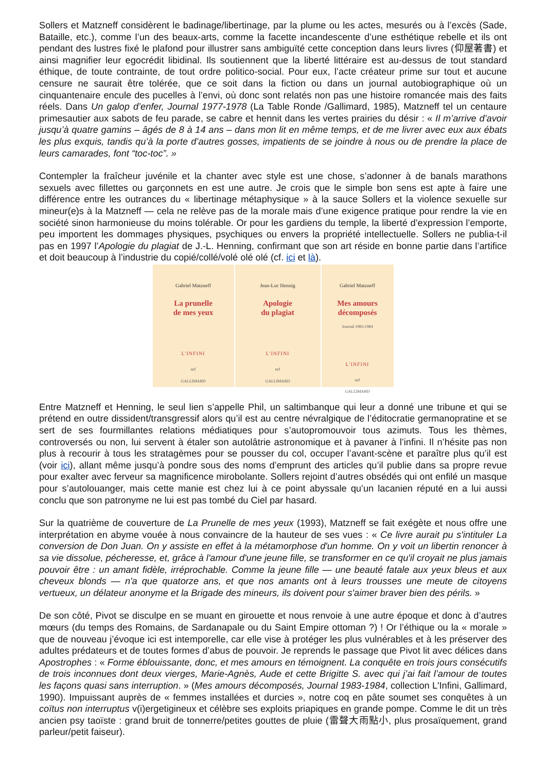Sollers et Matzneff considèrent le badinage/libertinage, par la plume ou les actes, mesurés ou à l’excès (Sade, Bataille, etc.), comme l’un des beaux-arts, comme la facette incandescente d’une esthétique rebelle et ils ont pendant des lustres fixé le plafond pour illustrer sans ambiguïté cette conception dans leurs livres (仰屋著書) et ainsi magnifier leur egocrédit libidinal. Ils soutiennent que la liberté littéraire est au-dessus de tout standard éthique, de toute contrainte, de tout ordre politico-social. Pour eux, l’acte créateur prime sur tout et aucune censure ne saurait être tolérée, que ce soit dans la fiction ou dans un journal autobiographique où un cinquantenaire encule des pucelles à l’envi, où donc sont relatés non pas une histoire romancée mais des faits réels. Dans Un galop d’enfer, Journal 1977-1978 (La Table Ronde /Gallimard, 1985), Matzneff tel un centaure primesautier aux sabots de feu parade, se cabre et hennit dans les vertes prairies du désir : « Il m’arrive d’avoir jusqu’à quatre gamins – âgés de 8 à 14 ans – dans mon lit en même temps, et de me livrer avec eux aux ébats les plus exquis, tandis qu’à la porte d’autres gosses, impatients de se joindre à nous ou de prendre la place de leurs camarades, font “toc-toc”. »
Contempler la fraîcheur juvénile et la chanter avec style est une chose, s’adonner à de banals marathons sexuels avec fillettes ou garçonnets en est une autre. Je crois que le simple bon sens est apte à faire une différence entre les outrances du « libertinage métaphysique » à la sauce Sollers et la violence sexuelle sur mineur(e)s à la Matzneff — cela ne relève pas de la morale mais d’une exigence pratique pour rendre la vie en société sinon harmonieuse du moins tolérable. Or pour les gardiens du temple, la liberté d’expression l’emporte, peu importent les dommages physiques, psychiques ou envers la propriété intellectuelle. Sollers ne publia-t-il pas en 1997 l’Apologie du plagiat de J.-L. Henning, confirmant que son art réside en bonne partie dans l’artifice et doit beaucoup à l’industrie du copié/collé/volé olé olé (cf. ici et là).
Gabriel Matzneff
La prunelle
de mes yeux
L'INFINI
nrf
GALLIMARD
Jean-Luc Hennig
Apologie
du plagiat
L'INFINI
nrf
GALLIMARD
Gabriel Matzneff
Mes amours
décomposés
Journal 1983-1984
L'INFINI
nrf
GALLIMARD
Entre Matzneff et Henning, le seul lien s’appelle Phil, un saltimbanque qui leur a donné une tribune et qui se prétend en outre dissident/transgressif alors qu’il est au centre névralgique de l’éditocratie germanopratine et se sert de ses fourmillantes relations médiatiques pour s’autopromouvoir tous azimuts. Tous les thèmes, controversés ou non, lui servent à étaler son autolâtrie astronomique et à pavaner à l’infini. Il n’hésite pas non plus à recourir à tous les stratagèmes pour se pousser du col, occuper l’avant-scène et paraître plus qu’il est (voir ici), allant même jusqu’à pondre sous des noms d’emprunt des articles qu’il publie dans sa propre revue pour exalter avec ferveur sa magnificence mirobolante. Sollers rejoint d’autres obsédés qui ont enfilé un masque pour s’autolouanger, mais cette manie est chez lui à ce point abyssale qu’un lacanien réputé en a lui aussi conclu que son patronyme ne lui est pas tombé du Ciel par hasard.
Sur la quatrième de couverture de La Prunelle de mes yeux (1993), Matzneff se fait exégète et nous offre une interprétation en abyme vouée à nous convaincre de la hauteur de ses vues : « Ce livre aurait pu s'intituler La conversion de Don Juan. On y assiste en effet à la métamorphose d'un homme. On y voit un libertin renoncer à sa vie dissolue, pécheresse, et, grâce à l'amour d'une jeune fille, se transformer en ce qu'il croyait ne plus jamais pouvoir être : un amant fidèle, irréprochable. Comme la jeune fille — une beauté fatale aux yeux bleus et aux cheveux blonds — n'a que quatorze ans, et que nos amants ont à leurs trousses une meute de citoyens vertueux, un délateur anonyme et la Brigade des mineurs, ils doivent pour s'aimer braver bien des périls. »
De son côté, Pivot se disculpe en se muant en girouette et nous renvoie à une autre époque et donc à d’autres mœurs (du temps des Romains, de Sardanapale ou du Saint Empire ottoman ?) ! Or l’éthique ou la « morale » que de nouveau j’évoque ici est intemporelle, car elle vise à protéger les plus vulnérables et à les préserver des adultes prédateurs et de toutes formes d’abus de pouvoir. Je reprends le passage que Pivot lit avec délices dans Apostrophes : « Forme éblouissante, donc, et mes amours en témoignent. La conquête en trois jours consécutifs de trois inconnues dont deux vierges, Marie-Agnès, Aude et cette Brigitte S. avec qui j’ai fait l’amour de toutes les façons quasi sans interruption. » (Mes amours décomposés, Journal 1983-1984, collection L'Infini, Gallimard, 1990). Impuissant auprès de « femmes installées et durcies », notre coq en pâte soumet ses conquêtes à un coïtus non interruptus v(i)ergetigineux et célèbre ses exploits priapiques en grande pompe. Comme le dit un très ancien psy taoïste : grand bruit de tonnerre/petites gouttes de pluie (雷聲大雨點小, plus prosaïquement, grand parleur/petit faiseur).